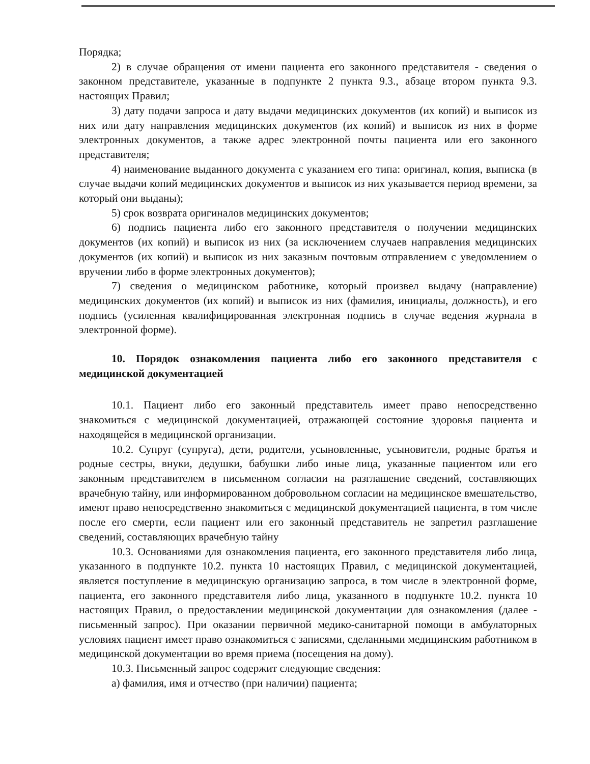Порядка;
2) в случае обращения от имени пациента его законного представителя - сведения о законном представителе, указанные в подпункте 2 пункта 9.3., абзаце втором пункта 9.3. настоящих Правил;
3) дату подачи запроса и дату выдачи медицинских документов (их копий) и выписок из них или дату направления медицинских документов (их копий) и выписок из них в форме электронных документов, а также адрес электронной почты пациента или его законного представителя;
4) наименование выданного документа с указанием его типа: оригинал, копия, выписка (в случае выдачи копий медицинских документов и выписок из них указывается период времени, за который они выданы);
5) срок возврата оригиналов медицинских документов;
6) подпись пациента либо его законного представителя о получении медицинских документов (их копий) и выписок из них (за исключением случаев направления медицинских документов (их копий) и выписок из них заказным почтовым отправлением с уведомлением о вручении либо в форме электронных документов);
7) сведения о медицинском работнике, который произвел выдачу (направление) медицинских документов (их копий) и выписок из них (фамилия, инициалы, должность), и его подпись (усиленная квалифицированная электронная подпись в случае ведения журнала в электронной форме).
10. Порядок ознакомления пациента либо его законного представителя с медицинской документацией
10.1. Пациент либо его законный представитель имеет право непосредственно знакомиться с медицинской документацией, отражающей состояние здоровья пациента и находящейся в медицинской организации.
10.2. Супруг (супруга), дети, родители, усыновленные, усыновители, родные братья и родные сестры, внуки, дедушки, бабушки либо иные лица, указанные пациентом или его законным представителем в письменном согласии на разглашение сведений, составляющих врачебную тайну, или информированном добровольном согласии на медицинское вмешательство, имеют право непосредственно знакомиться с медицинской документацией пациента, в том числе после его смерти, если пациент или его законный представитель не запретил разглашение сведений, составляющих врачебную тайну
10.3. Основаниями для ознакомления пациента, его законного представителя либо лица, указанного в подпункте 10.2. пункта 10 настоящих Правил, с медицинской документацией, является поступление в медицинскую организацию запроса, в том числе в электронной форме, пациента, его законного представителя либо лица, указанного в подпункте 10.2. пункта 10 настоящих Правил, о предоставлении медицинской документации для ознакомления (далее - письменный запрос). При оказании первичной медико-санитарной помощи в амбулаторных условиях пациент имеет право ознакомиться с записями, сделанными медицинским работником в медицинской документации во время приема (посещения на дому).
10.3. Письменный запрос содержит следующие сведения:
а) фамилия, имя и отчество (при наличии) пациента;